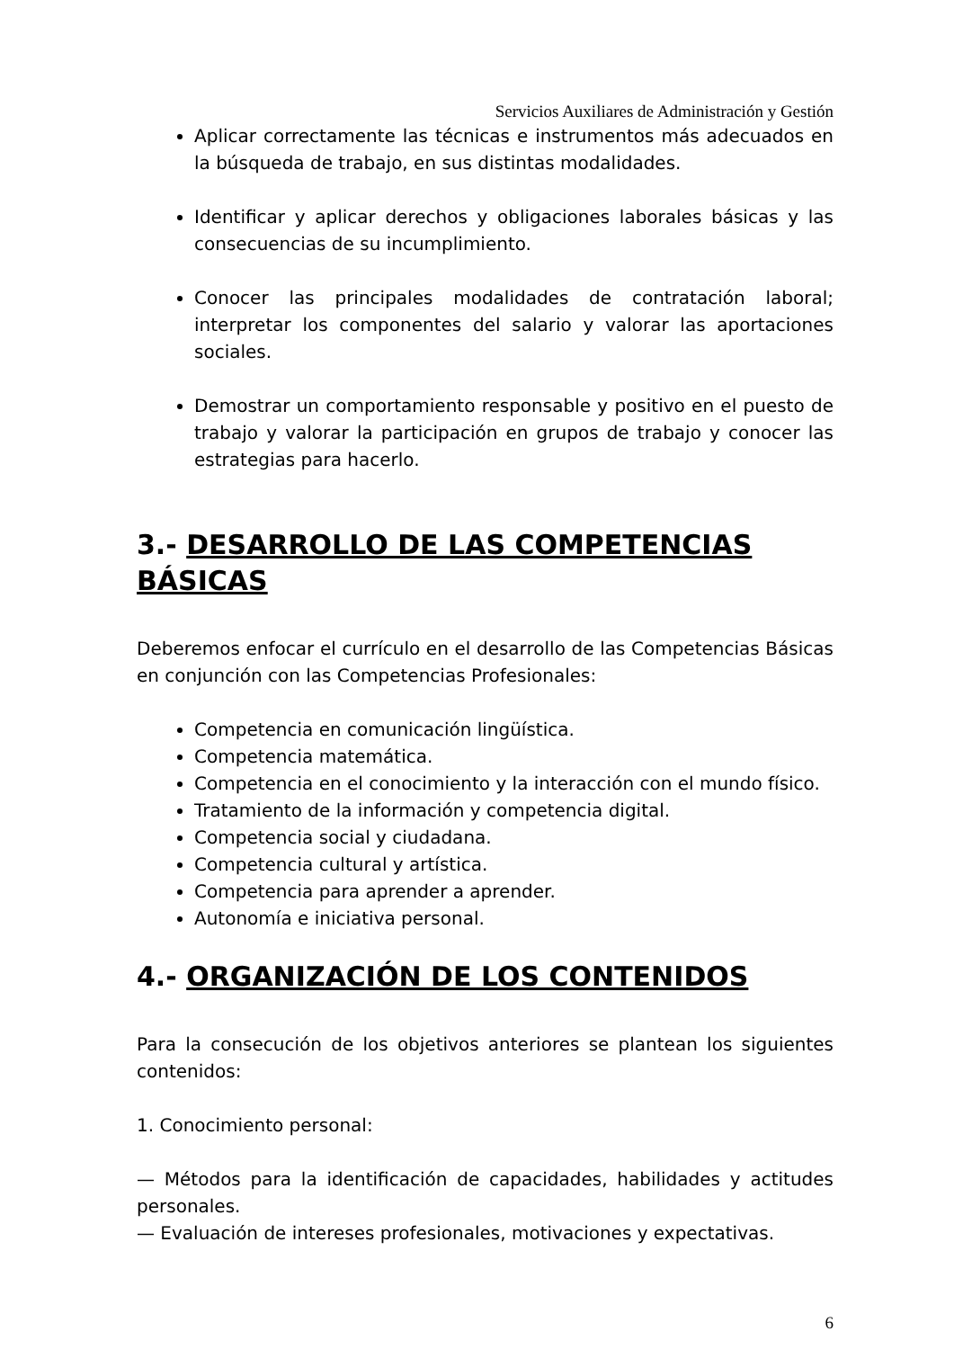Servicios Auxiliares de Administración y Gestión
Aplicar correctamente las técnicas e instrumentos más adecuados en la búsqueda de trabajo, en sus distintas modalidades.
Identificar y aplicar derechos y obligaciones laborales básicas y las consecuencias de su incumplimiento.
Conocer las principales modalidades de contratación laboral; interpretar los componentes del salario y valorar las aportaciones sociales.
Demostrar un comportamiento responsable y positivo en el puesto de trabajo y valorar la participación en grupos de trabajo y conocer las estrategias para hacerlo.
3.- DESARROLLO DE LAS COMPETENCIAS BÁSICAS
Deberemos enfocar el currículo en el desarrollo de las Competencias Básicas en conjunción con las Competencias Profesionales:
Competencia en comunicación lingüística.
Competencia matemática.
Competencia en el conocimiento y la interacción con el mundo físico.
Tratamiento de la información y competencia digital.
Competencia social y ciudadana.
Competencia cultural y artística.
Competencia para aprender a aprender.
Autonomía e iniciativa personal.
4.- ORGANIZACIÓN DE LOS CONTENIDOS
Para la consecución de los objetivos anteriores se plantean los siguientes contenidos:
1. Conocimiento personal:
— Métodos para la identificación de capacidades, habilidades y actitudes personales.
— Evaluación de intereses profesionales, motivaciones y expectativas.
6